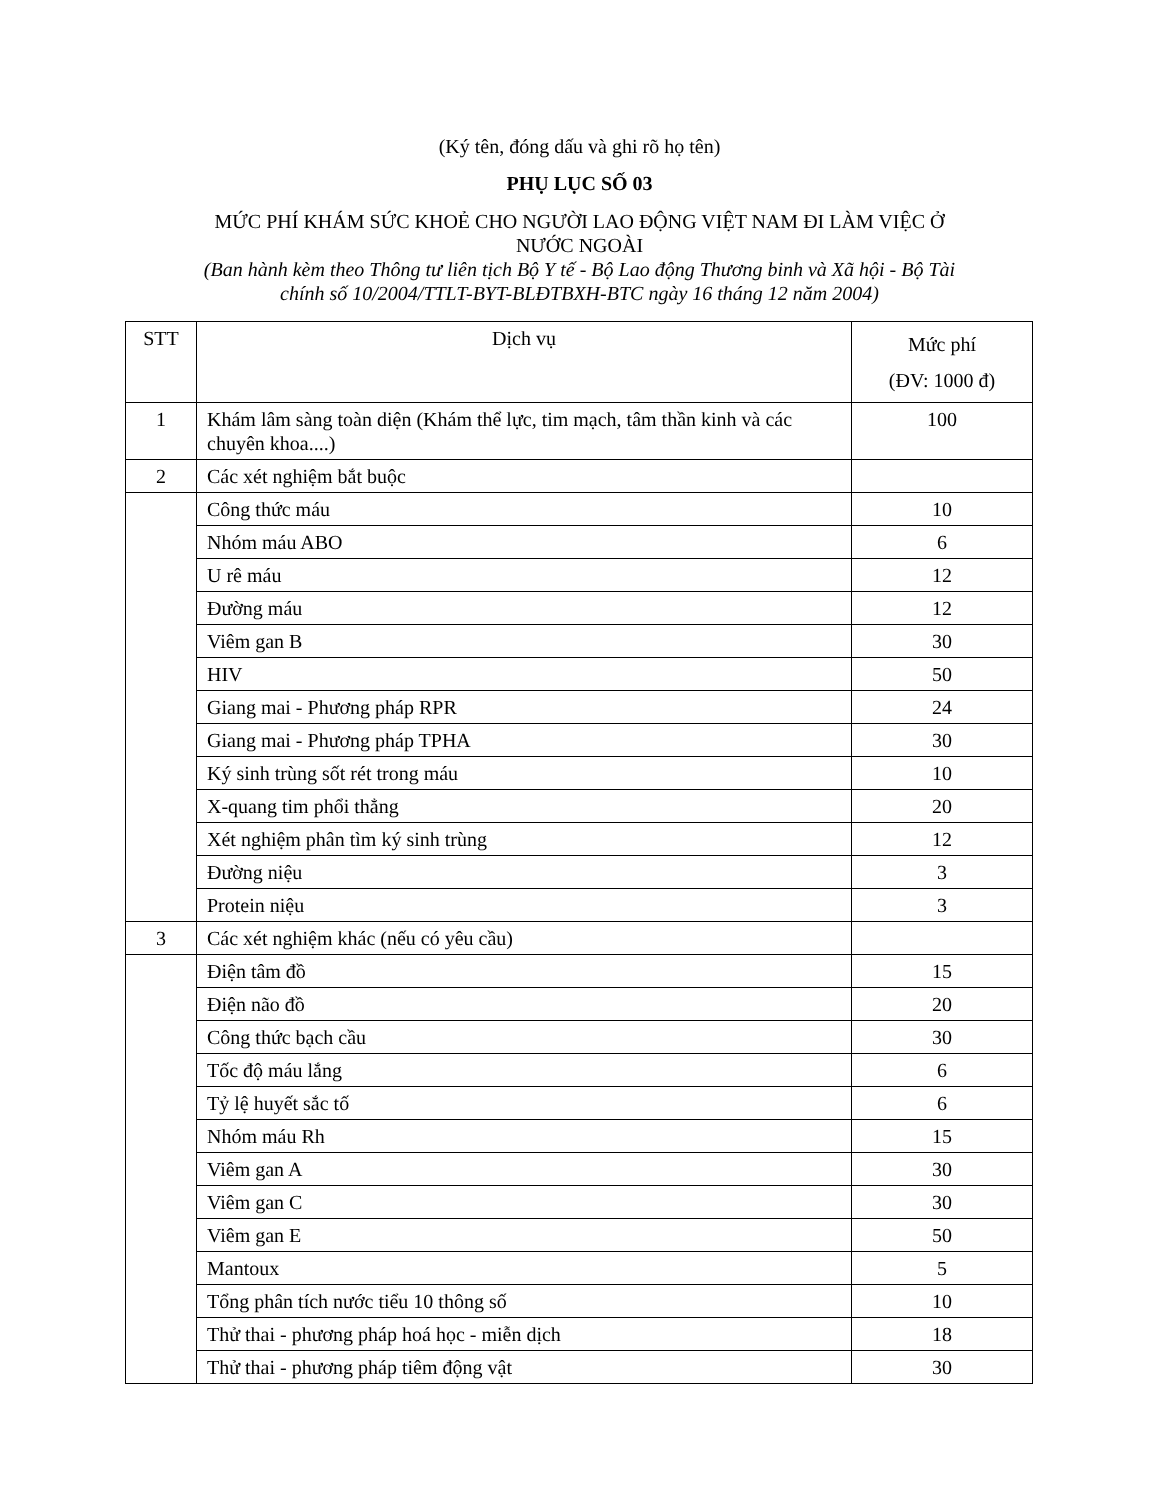(Ký tên, đóng dấu và ghi rõ họ tên)
PHỤ LỤC SỐ 03
MỨC PHÍ KHÁM SỨC KHOẺ CHO NGƯỜI LAO ĐỘNG VIỆT NAM ĐI LÀM VIỆC Ở
NƯỚC NGOÀI
(Ban hành kèm theo Thông tư liên tịch Bộ Y tế - Bộ Lao động Thương binh và Xã hội - Bộ Tài
chính số 10/2004/TTLT-BYT-BLĐTBXH-BTC ngày 16 tháng 12 năm 2004)
| STT | Dịch vụ | Mức phí (ĐV: 1000 đ) |
| --- | --- | --- |
| 1 | Khám lâm sàng toàn diện (Khám thể lực, tim mạch, tâm thần kinh và các chuyên khoa....) | 100 |
| 2 | Các xét nghiệm bắt buộc | |
| | Công thức máu | 10 |
| | Nhóm máu ABO | 6 |
| | U rê máu | 12 |
| | Đường máu | 12 |
| | Viêm gan B | 30 |
| | HIV | 50 |
| | Giang mai - Phương pháp RPR | 24 |
| | Giang mai - Phương pháp TPHA | 30 |
| | Ký sinh trùng sốt rét trong máu | 10 |
| | X-quang tim phổi thẳng | 20 |
| | Xét nghiệm phân tìm ký sinh trùng | 12 |
| | Đường niệu | 3 |
| | Protein niệu | 3 |
| 3 | Các xét nghiệm khác (nếu có yêu cầu) | |
| | Điện tâm đồ | 15 |
| | Điện não đồ | 20 |
| | Công thức bạch cầu | 30 |
| | Tốc độ máu lắng | 6 |
| | Tỷ lệ huyết sắc tố | 6 |
| | Nhóm máu Rh | 15 |
| | Viêm gan A | 30 |
| | Viêm gan C | 30 |
| | Viêm gan E | 50 |
| | Mantoux | 5 |
| | Tổng phân tích nước tiểu 10 thông số | 10 |
| | Thử thai - phương pháp hoá học - miễn dịch | 18 |
| | Thử thai - phương pháp tiêm động vật | 30 |